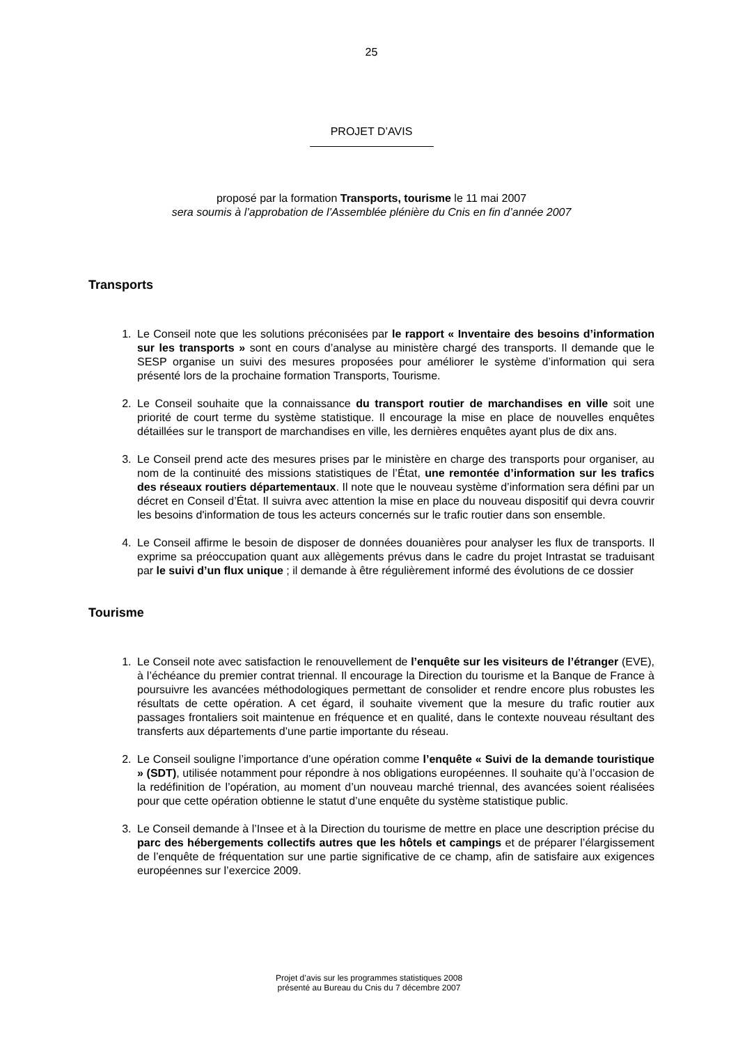25
PROJET D’AVIS
proposé par la formation Transports, tourisme le 11 mai 2007
sera soumis à l’approbation de l’Assemblée plénière du Cnis en fin d’année 2007
Transports
1. Le Conseil note que les solutions préconisées par le rapport « Inventaire des besoins d’information sur les transports » sont en cours d’analyse au ministère chargé des transports. Il demande que le SESP organise un suivi des mesures proposées pour améliorer le système d’information qui sera présenté lors de la prochaine formation Transports, Tourisme.
2. Le Conseil souhaite que la connaissance du transport routier de marchandises en ville soit une priorité de court terme du système statistique. Il encourage la mise en place de nouvelles enquêtes détaillées sur le transport de marchandises en ville, les dernières enquêtes ayant plus de dix ans.
3. Le Conseil prend acte des mesures prises par le ministère en charge des transports pour organiser, au nom de la continuité des missions statistiques de l’État, une remontée d’information sur les trafics des réseaux routiers départementaux. Il note que le nouveau système d’information sera défini par un décret en Conseil d’État. Il suivra avec attention la mise en place du nouveau dispositif qui devra couvrir les besoins d'information de tous les acteurs concernés sur le trafic routier dans son ensemble.
4. Le Conseil affirme le besoin de disposer de données douanières pour analyser les flux de transports. Il exprime sa préoccupation quant aux allègements prévus dans le cadre du projet Intrastat se traduisant par le suivi d’un flux unique ; il demande à être régulièrement informé des évolutions de ce dossier
Tourisme
1. Le Conseil note avec satisfaction le renouvellement de l’enquête sur les visiteurs de l’étranger (EVE), à l’échéance du premier contrat triennal. Il encourage la Direction du tourisme et la Banque de France à poursuivre les avancées méthodologiques permettant de consolider et rendre encore plus robustes les résultats de cette opération. A cet égard, il souhaite vivement que la mesure du trafic routier aux passages frontaliers soit maintenue en fréquence et en qualité, dans le contexte nouveau résultant des transferts aux départements d’une partie importante du réseau.
2. Le Conseil souligne l’importance d’une opération comme l’enquête « Suivi de la demande touristique » (SDT), utilisée notamment pour répondre à nos obligations européennes. Il souhaite qu’à l’occasion de la redéfinition de l’opération, au moment d’un nouveau marché triennal, des avancées soient réalisées pour que cette opération obtienne le statut d’une enquête du système statistique public.
3. Le Conseil demande à l’Insee et à la Direction du tourisme de mettre en place une description précise du parc des hébergements collectifs autres que les hôtels et campings et de préparer l’élargissement de l’enquête de fréquentation sur une partie significative de ce champ, afin de satisfaire aux exigences européennes sur l’exercice 2009.
Projet d’avis sur les programmes statistiques 2008
présenté au Bureau du Cnis du 7 décembre 2007